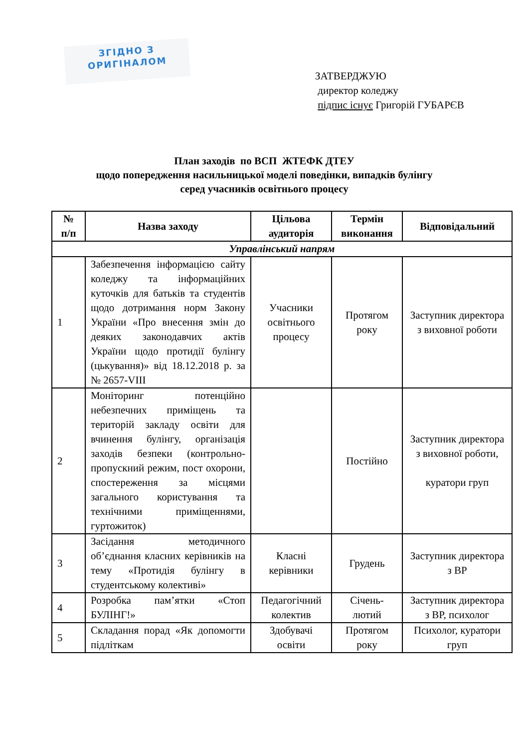ЗГІДНО З
ОРИГІНАЛОМ
ЗАТВЕРДЖУЮ
директор коледжу
підпис існує Григорій ГУБАРЄВ
План заходів по ВСП ЖТЕФК ДТЕУ
щодо попередження насильницької моделі поведінки, випадків булінгу
серед учасників освітнього процесу
| № п/п | Назва заходу | Цільова аудиторія | Термін виконання | Відповідальний |
| --- | --- | --- | --- | --- |
| Управлінський напрям | | | | |
| 1 | Забезпечення інформацією сайту коледжу та інформаційних куточків для батьків та студентів щодо дотримання норм Закону України «Про внесення змін до деяких законодавчих актів України щодо протидії булінгу (цькування)» від 18.12.2018 р. за № 2657-VIII | Учасники освітнього процесу | Протягом року | Заступник директора з виховної роботи |
| 2 | Моніторинг потенційно небезпечних приміщень та територій закладу освіти для вчинення булінгу, організація заходів безпеки (контрольно-пропускний режим, пост охорони, спостереження за місцями загального користування та технічними приміщеннями, гуртожиток) | | Постійно | Заступник директора з виховної роботи, куратори груп |
| 3 | Засідання методичного об’єднання класних керівників на тему «Протидія булінгу в студентському колективі» | Класні керівники | Грудень | Заступник директора з ВР |
| 4 | Розробка пам’ятки «Стоп БУЛІНГ!» | Педагогічний колектив | Січень-лютий | Заступник директора з ВР, психолог |
| 5 | Складання порад «Як допомогти підліткам | Здобувачі освіти | Протягом року | Психолог, куратори груп |